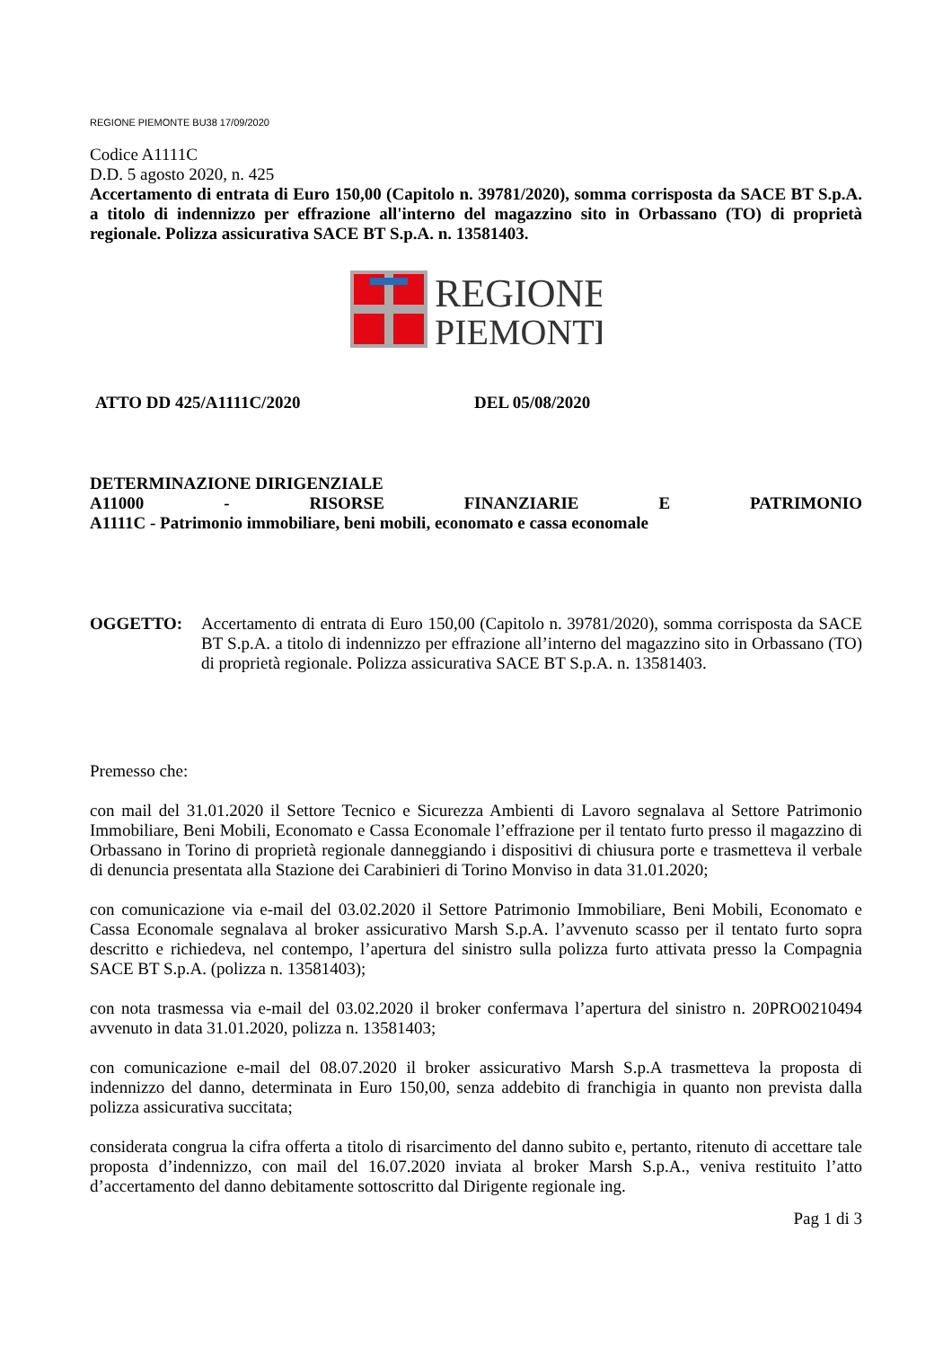REGIONE PIEMONTE BU38 17/09/2020
Codice A1111C
D.D. 5 agosto 2020, n. 425
Accertamento di entrata di Euro 150,00 (Capitolo n. 39781/2020), somma corrisposta da SACE BT S.p.A. a titolo di indennizzo per effrazione all'interno del magazzino sito in Orbassano (TO) di proprietà regionale. Polizza assicurativa SACE BT S.p.A. n. 13581403.
REGIONE
PIEMONTE
ATTO DD 425/A1111C/2020 DEL 05/08/2020
DETERMINAZIONE DIRIGENZIALE
A11000 - RISORSE FINANZIARIE E PATRIMONIO
A1111C - Patrimonio immobiliare, beni mobili, economato e cassa economale
OGGETTO: Accertamento di entrata di Euro 150,00 (Capitolo n. 39781/2020), somma corrisposta da SACE BT S.p.A. a titolo di indennizzo per effrazione all’interno del magazzino sito in Orbassano (TO) di proprietà regionale. Polizza assicurativa SACE BT S.p.A. n. 13581403.
Premesso che:
con mail del 31.01.2020 il Settore Tecnico e Sicurezza Ambienti di Lavoro segnalava al Settore Patrimonio Immobiliare, Beni Mobili, Economato e Cassa Economale l’effrazione per il tentato furto presso il magazzino di Orbassano in Torino di proprietà regionale danneggiando i dispositivi di chiusura porte e trasmetteva il verbale di denuncia presentata alla Stazione dei Carabinieri di Torino Monviso in data 31.01.2020;
con comunicazione via e-mail del 03.02.2020 il Settore Patrimonio Immobiliare, Beni Mobili, Economato e Cassa Economale segnalava al broker assicurativo Marsh S.p.A. l’avvenuto scasso per il tentato furto sopra descritto e richiedeva, nel contempo, l’apertura del sinistro sulla polizza furto attivata presso la Compagnia SACE BT S.p.A. (polizza n. 13581403);
con nota trasmessa via e-mail del 03.02.2020 il broker confermava l’apertura del sinistro n. 20PRO0210494 avvenuto in data 31.01.2020, polizza n. 13581403;
con comunicazione e-mail del 08.07.2020 il broker assicurativo Marsh S.p.A trasmetteva la proposta di indennizzo del danno, determinata in Euro 150,00, senza addebito di franchigia in quanto non prevista dalla polizza assicurativa succitata;
considerata congrua la cifra offerta a titolo di risarcimento del danno subito e, pertanto, ritenuto di accettare tale proposta d’indennizzo, con mail del 16.07.2020 inviata al broker Marsh S.p.A., veniva restituito l’atto d’accertamento del danno debitamente sottoscritto dal Dirigente regionale ing.
Pag 1 di 3